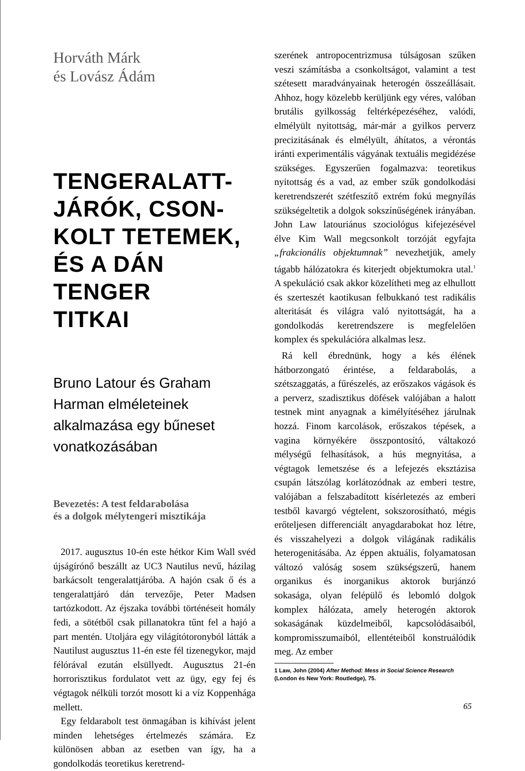Horváth Márk
és Lovász Ádám
TENGERALATT-
JÁRÓK, CSON-
KOLT TETEMEK,
ÉS A DÁN TENGER
TITKAI
Bruno Latour és Graham Harman elméleteinek alkalmazása egy bűneset vonatkozásában
Bevezetés: A test feldarabolása
és a dolgok mélytengeri misztikája
2017. augusztus 10-én este hétkor Kim Wall svéd újságírónő beszállt az UC3 Nautilus nevű, házilag barkácsolt tengeralattjáróba. A hajón csak ő és a tengeralattjáró dán tervezője, Peter Madsen tartózkodott. Az éjszaka további történéseit homály fedi, a sötétből csak pillanatokra tűnt fel a hajó a part mentén. Utoljára egy világítótoronyból látták a Nautilust augusztus 11-én este fél tizenegykor, majd félórával ezután elsüllyedt. Augusztus 21-én horrorisztikus fordulatot vett az ügy, egy fej és végtagok nélküli torzót mosott ki a víz Koppenhága mellett.
Egy feldarabolt test önmagában is kihívást jelent minden lehetséges értelmezés számára. Ez különösen abban az esetben van így, ha a gondolkodás teoretikus keretrend-
szerének antropocentrizmusa túlságosan szűken veszi számításba a csonkoltságot, valamint a test szétesett maradványainak heterogén összeállásait. Ahhoz, hogy közelebb kerüljünk egy véres, valóban brutális gyilkosság feltérképezéséhez, valódi, elmélyült nyitottság, már-már a gyilkos perverz precizitásának és elmélyült, áhítatos, a vérontás iránti experimentális vágyának textuális megidézése szükséges. Egyszerűen fogalmazva: teoretikus nyitottság és a vad, az ember szűk gondolkodási keretrendszerét szétfeszítő extrém fokú megnyílás szükségeltetik a dolgok sokszínűségének irányában. John Law latouriánus szociológus kifejezésével élve Kim Wall megcsonkolt torzóját egyfajta „frakcionális objektumnak” nevezhetjük, amely tágabb hálózatokra és kiterjedt objektumokra utal.<sup>1</sup> A spekuláció csak akkor közelítheti meg az elhullott és szerteszét kaotikusan felbukkanó test radikális alteritását és világra való nyitottságát, ha a gondolkodás keretrendszere is megfelelően komplex és spekulációra alkalmas lesz.
Rá kell ébrednünk, hogy a kés élének hátborzongató érintése, a feldarabolás, a szétszaggatás, a fűrészelés, az erőszakos vágások és a perverz, szadisztikus döfések valójában a halott testnek mint anyagnak a kimélyítéséhez járulnak hozzá. Finom karcolások, erőszakos tépések, a vagina környékére összpontosító, váltakozó mélységű felhasítások, a hús megnyitása, a végtagok lemetszése és a lefejezés eksztázisa csupán látszólag korlátozódnak az emberi testre, valójában a felszabadított kísérletezés az emberi testből kavargó végtelent, sokszorosítható, mégis erőteljesen differenciált anyagdarabokat hoz létre, és visszahelyezi a dolgok világának radikális heterogenitásába. Az éppen aktuális, folyamatosan változó valóság sosem szükségszerű, hanem organikus és inorganikus aktorok burjánzó sokasága, olyan felépülő és lebomló dolgok komplex hálózata, amely heterogén aktorok sokaságának küzdelmeiből, kapcsolódásaiból, kompromisszumaiból, ellentéteiből konstruálódik meg. Az ember
1 Law, John (2004) After Method: Mess in Social Science Research (London és New York: Routledge), 75.
65